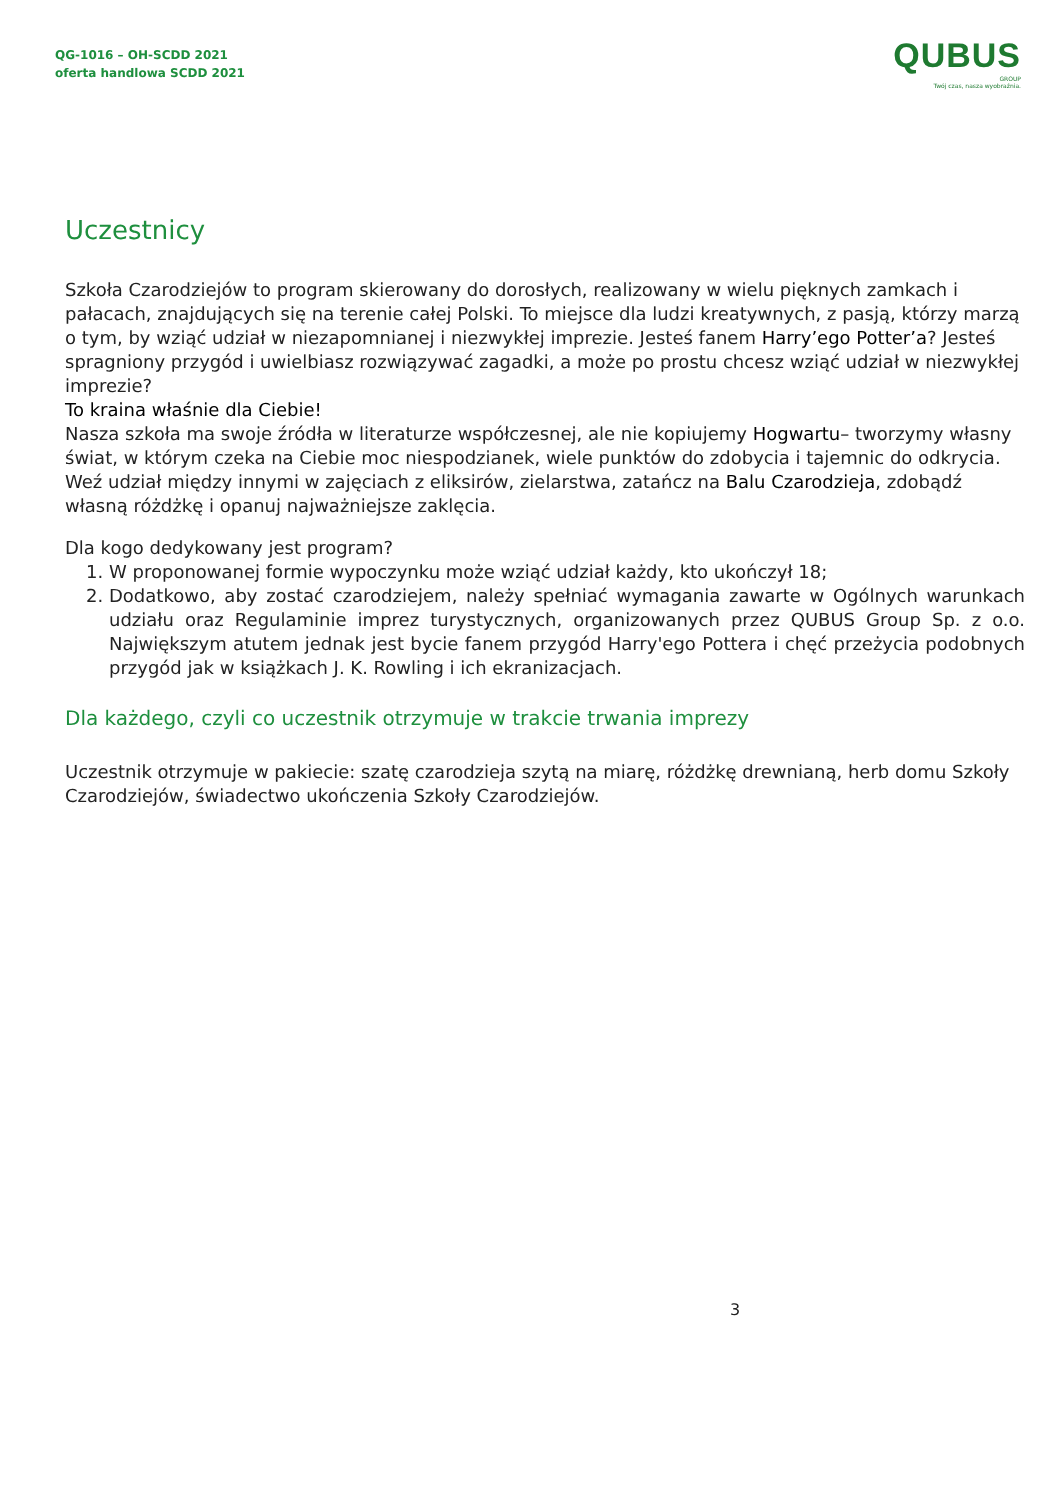QG-1016 – OH-SCDD 2021
oferta handlowa SCDD 2021
QUBUS
GROUP
Twój czas, nasza wyobraźnia.
Uczestnicy
Szkoła Czarodziejów to program skierowany do dorosłych, realizowany w wielu pięknych zamkach i pałacach, znajdujących się na terenie całej Polski. To miejsce dla ludzi kreatywnych, z pasją, którzy marzą o tym, by wziąć udział w niezapomnianej i niezwykłej imprezie. Jesteś fanem Harry’ego Potter’a? Jesteś spragniony przygód i uwielbiasz rozwiązywać zagadki, a może po prostu chcesz wziąć udział w niezwykłej imprezie?
To kraina właśnie dla Ciebie!
Nasza szkoła ma swoje źródła w literaturze współczesnej, ale nie kopiujemy Hogwartu– tworzymy własny świat, w którym czeka na Ciebie moc niespodzianek, wiele punktów do zdobycia i tajemnic do odkrycia. Weź udział między innymi w zajęciach z eliksirów, zielarstwa, zatańcz na Balu Czarodzieja, zdobądź własną różdżkę i opanuj najważniejsze zaklęcia.
Dla kogo dedykowany jest program?
1. W proponowanej formie wypoczynku może wziąć udział każdy, kto ukończył 18;
2. Dodatkowo, aby zostać czarodziejem, należy spełniać wymagania zawarte w Ogólnych warunkach udziału oraz Regulaminie imprez turystycznych, organizowanych przez QUBUS Group Sp. z o.o. Największym atutem jednak jest bycie fanem przygód Harry'ego Pottera i chęć przeżycia podobnych przygód jak w książkach J. K. Rowling i ich ekranizacjach.
Dla każdego, czyli co uczestnik otrzymuje w trakcie trwania imprezy
Uczestnik otrzymuje w pakiecie: szatę czarodzieja szytą na miarę, różdżkę drewnianą, herb domu Szkoły Czarodziejów, świadectwo ukończenia Szkoły Czarodziejów.
3